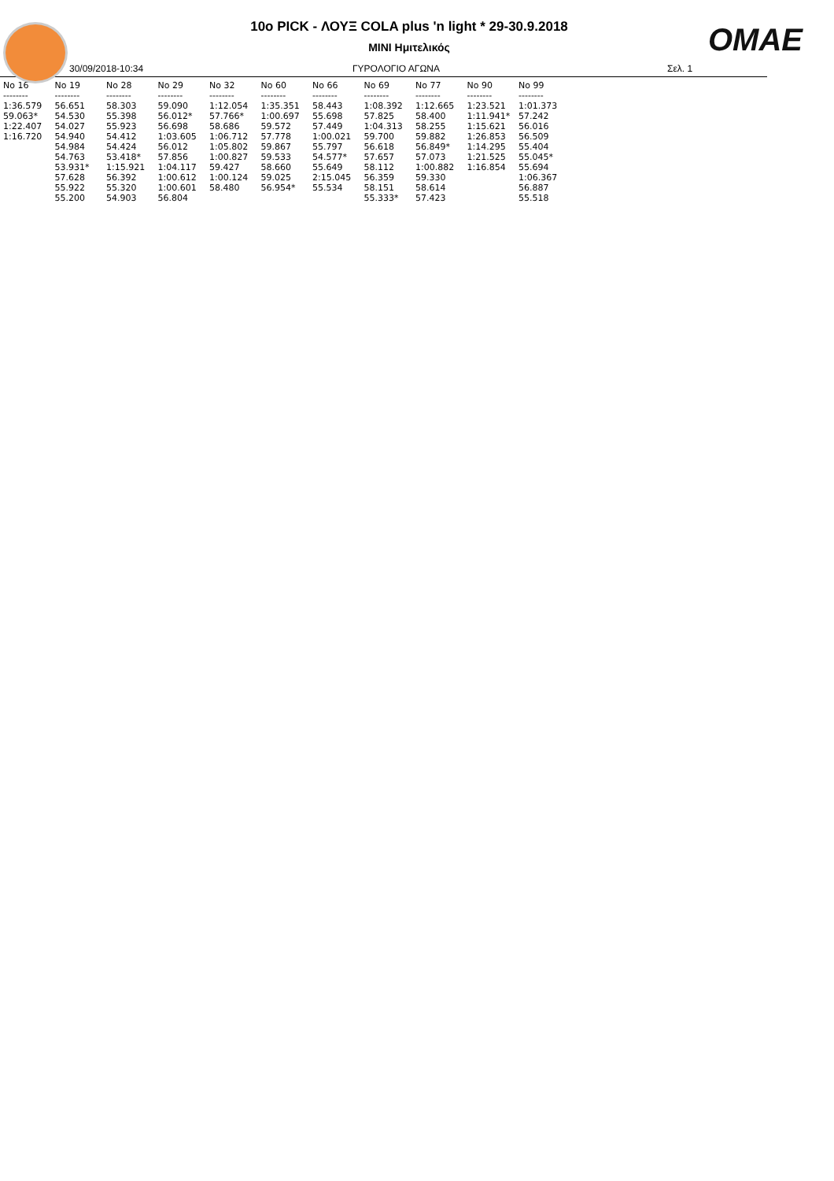OMAE
10ο PICK - ΛΟΥΞ COLA plus 'n light * 29-30.9.2018
MINI Ημιτελικός
30/09/2018-10:34 ΓΥΡΟΛΟΓΙΟ ΑΓΩΝΑ Σελ. 1
| No 16 | No 19 | No 28 | No 29 | No 32 | No 60 | No 66 | No 69 | No 77 | No 90 | No 99 |
| --- | --- | --- | --- | --- | --- | --- | --- | --- | --- | --- |
| -------- | -------- | -------- | -------- | -------- | -------- | -------- | -------- | -------- | -------- | -------- |
| 1:36.579 | 56.651 | 58.303 | 59.090 | 1:12.054 | 1:35.351 | 58.443 | 1:08.392 | 1:12.665 | 1:23.521 | 1:01.373 |
| 59.063* | 54.530 | 55.398 | 56.012* | 57.766* | 1:00.697 | 55.698 | 57.825 | 58.400 | 1:11.941* | 57.242 |
| 1:22.407 | 54.027 | 55.923 | 56.698 | 58.686 | 59.572 | 57.449 | 1:04.313 | 58.255 | 1:15.621 | 56.016 |
| 1:16.720 | 54.940 | 54.412 | 1:03.605 | 1:06.712 | 57.778 | 1:00.021 | 59.700 | 59.882 | 1:26.853 | 56.509 |
| | 54.984 | 54.424 | 56.012 | 1:05.802 | 59.867 | 55.797 | 56.618 | 56.849* | 1:14.295 | 55.404 |
| | 54.763 | 53.418* | 57.856 | 1:00.827 | 59.533 | 54.577* | 57.657 | 57.073 | 1:21.525 | 55.045* |
| | 53.931* | 1:15.921 | 1:04.117 | 59.427 | 58.660 | 55.649 | 58.112 | 1:00.882 | 1:16.854 | 55.694 |
| | 57.628 | 56.392 | 1:00.612 | 1:00.124 | 59.025 | 2:15.045 | 56.359 | 59.330 | | 1:06.367 |
| | 55.922 | 55.320 | 1:00.601 | 58.480 | 56.954* | 55.534 | 58.151 | 58.614 | | 56.887 |
| | 55.200 | 54.903 | 56.804 | | | | 55.333* | 57.423 | | 55.518 |